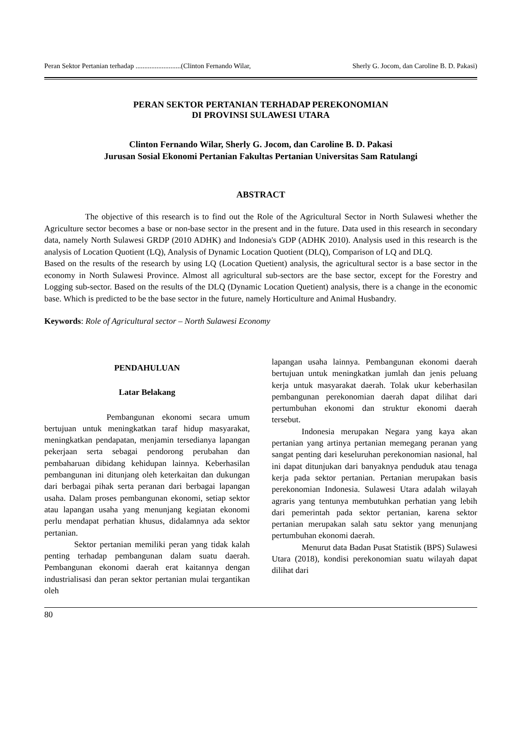Peran Sektor Pertanian terhadap ..........................(Clinton Fernando Wilar, Sherly G. Jocom, dan Caroline B. D. Pakasi)
PERAN SEKTOR PERTANIAN TERHADAP PEREKONOMIAN
DI PROVINSI SULAWESI UTARA
Clinton Fernando Wilar, Sherly G. Jocom, dan Caroline B. D. Pakasi
Jurusan Sosial Ekonomi Pertanian Fakultas Pertanian Universitas Sam Ratulangi
ABSTRACT
The objective of this research is to find out the Role of the Agricultural Sector in North Sulawesi whether the Agriculture sector becomes a base or non-base sector in the present and in the future. Data used in this research in secondary data, namely North Sulawesi GRDP (2010 ADHK) and Indonesia's GDP (ADHK 2010). Analysis used in this research is the analysis of Location Quotient (LQ), Analysis of Dynamic Location Quotient (DLQ), Comparison of LQ and DLQ.
Based on the results of the research by using LQ (Location Quetient) analysis, the agricultural sector is a base sector in the economy in North Sulawesi Province. Almost all agricultural sub-sectors are the base sector, except for the Forestry and Logging sub-sector. Based on the results of the DLQ (Dynamic Location Quetient) analysis, there is a change in the economic base. Which is predicted to be the base sector in the future, namely Horticulture and Animal Husbandry.
Keywords: Role of Agricultural sector – North Sulawesi Economy
PENDAHULUAN
Latar Belakang
Pembangunan ekonomi secara umum bertujuan untuk meningkatkan taraf hidup masyarakat, meningkatkan pendapatan, menjamin tersedianya lapangan pekerjaan serta sebagai pendorong perubahan dan pembaharuan dibidang kehidupan lainnya. Keberhasilan pembangunan ini ditunjang oleh keterkaitan dan dukungan dari berbagai pihak serta peranan dari berbagai lapangan usaha. Dalam proses pembangunan ekonomi, setiap sektor atau lapangan usaha yang menunjang kegiatan ekonomi perlu mendapat perhatian khusus, didalamnya ada sektor pertanian.
Sektor pertanian memiliki peran yang tidak kalah penting terhadap pembangunan dalam suatu daerah. Pembangunan ekonomi daerah erat kaitannya dengan industrialisasi dan peran sektor pertanian mulai tergantikan oleh
lapangan usaha lainnya. Pembangunan ekonomi daerah bertujuan untuk meningkatkan jumlah dan jenis peluang kerja untuk masyarakat daerah. Tolak ukur keberhasilan pembangunan perekonomian daerah dapat dilihat dari pertumbuhan ekonomi dan struktur ekonomi daerah tersebut.
Indonesia merupakan Negara yang kaya akan pertanian yang artinya pertanian memegang peranan yang sangat penting dari keseluruhan perekonomian nasional, hal ini dapat ditunjukan dari banyaknya penduduk atau tenaga kerja pada sektor pertanian. Pertanian merupakan basis perekonomian Indonesia. Sulawesi Utara adalah wilayah agraris yang tentunya membutuhkan perhatian yang lebih dari pemerintah pada sektor pertanian, karena sektor pertanian merupakan salah satu sektor yang menunjang pertumbuhan ekonomi daerah.
Menurut data Badan Pusat Statistik (BPS) Sulawesi Utara (2018), kondisi perekonomian suatu wilayah dapat dilihat dari
80